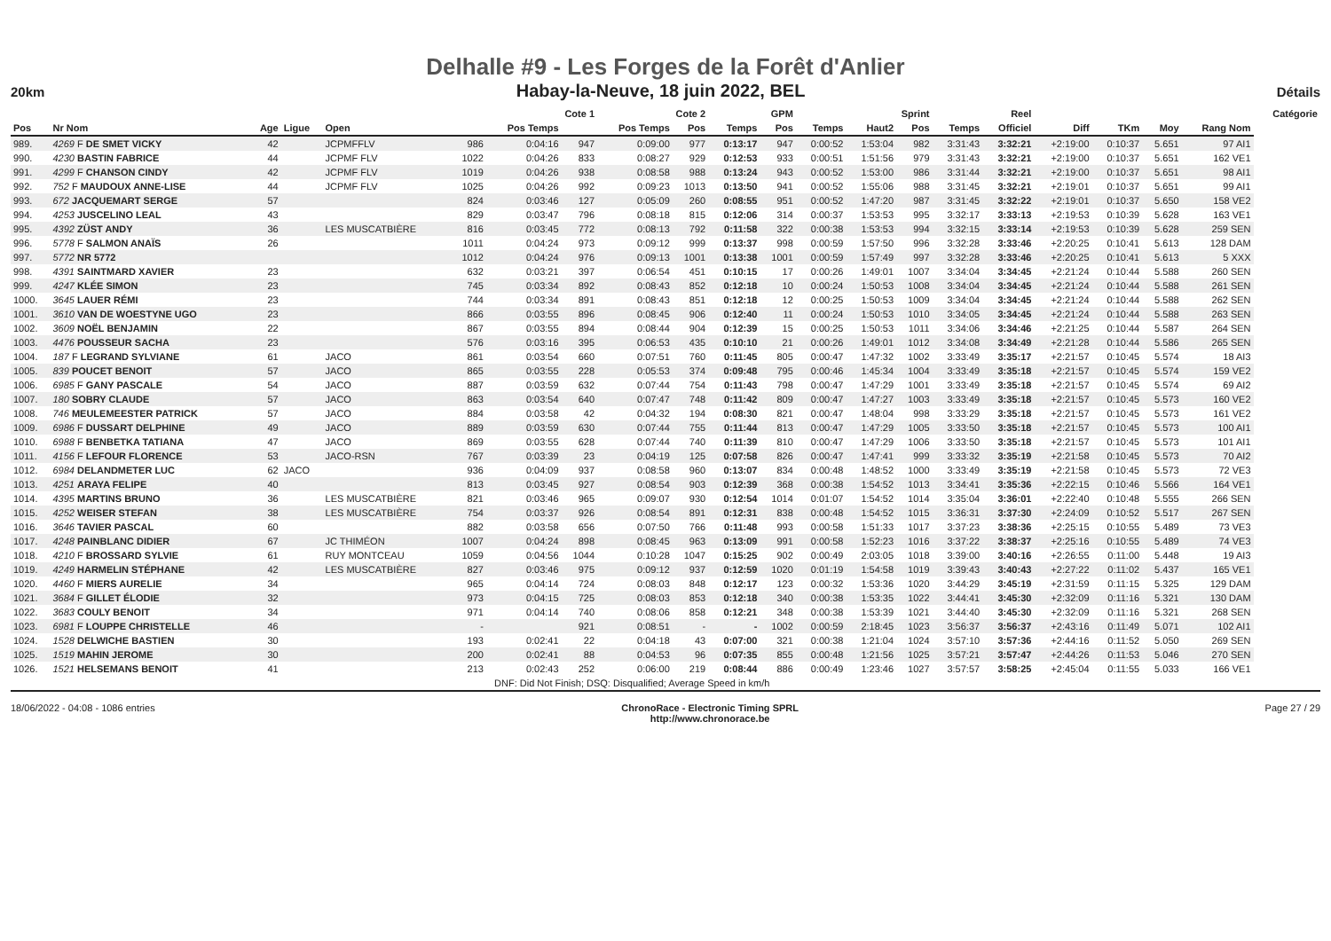Delhalle #9 - Les Forges de la Forêt d'Anlier
20km
Habay-la-Neuve, 18 juin 2022, BEL
Détails
| | | | | | | Cote 1 | | Cote 2 | | GPM | | Sprint | | | Reel | | | | | | Catégorie |
| --- | --- | --- | --- | --- | --- | --- | --- | --- | --- | --- | --- | --- | --- | --- | --- | --- | --- | --- | --- | --- | --- |
| Pos | Nr Nom | Age | Ligue | Open | | Pos Temps | | Pos Temps | Pos | Temps | Pos | Temps | Haut2 | Pos | Temps | Officiel | Diff | TKm | Moy | Rang Nom | |
| 989. | 4269 F DE SMET VICKY | 42 | | JCPMFFLV | 986 | 0:04:16 | 947 | 0:09:00 | 977 | 0:13:17 | 947 | 0:00:52 | 1:53:04 | 982 | 3:31:43 | 3:32:21 | +2:19:00 | 0:10:37 | 5.651 | 97 AI1 | |
| 990. | 4230 BASTIN FABRICE | 44 | | JCPMF FLV | 1022 | 0:04:26 | 833 | 0:08:27 | 929 | 0:12:53 | 933 | 0:00:51 | 1:51:56 | 979 | 3:31:43 | 3:32:21 | +2:19:00 | 0:10:37 | 5.651 | 162 VE1 | |
| 991. | 4299 F CHANSON CINDY | 42 | | JCPMF FLV | 1019 | 0:04:26 | 938 | 0:08:58 | 988 | 0:13:24 | 943 | 0:00:52 | 1:53:00 | 986 | 3:31:44 | 3:32:21 | +2:19:00 | 0:10:37 | 5.651 | 98 AI1 | |
| 992. | 752 F MAUDOUX ANNE-LISE | 44 | | JCPMF FLV | 1025 | 0:04:26 | 992 | 0:09:23 | 1013 | 0:13:50 | 941 | 0:00:52 | 1:55:06 | 988 | 3:31:45 | 3:32:21 | +2:19:01 | 0:10:37 | 5.651 | 99 AI1 | |
| 993. | 672 JACQUEMART SERGE | 57 | | | 824 | 0:03:46 | 127 | 0:05:09 | 260 | 0:08:55 | 951 | 0:00:52 | 1:47:20 | 987 | 3:31:45 | 3:32:22 | +2:19:01 | 0:10:37 | 5.650 | 158 VE2 | |
| 994. | 4253 JUSCELINO LEAL | 43 | | | 829 | 0:03:47 | 796 | 0:08:18 | 815 | 0:12:06 | 314 | 0:00:37 | 1:53:53 | 995 | 3:32:17 | 3:33:13 | +2:19:53 | 0:10:39 | 5.628 | 163 VE1 | |
| 995. | 4392 ZÜST ANDY | 36 | | LES MUSCATBIÈRE | 816 | 0:03:45 | 772 | 0:08:13 | 792 | 0:11:58 | 322 | 0:00:38 | 1:53:53 | 994 | 3:32:15 | 3:33:14 | +2:19:53 | 0:10:39 | 5.628 | 259 SEN | |
| 996. | 5778 F SALMON ANAÏS | 26 | | | 1011 | 0:04:24 | 973 | 0:09:12 | 999 | 0:13:37 | 998 | 0:00:59 | 1:57:50 | 996 | 3:32:28 | 3:33:46 | +2:20:25 | 0:10:41 | 5.613 | 128 DAM | |
| 997. | 5772 NR 5772 | | | | 1012 | 0:04:24 | 976 | 0:09:13 | 1001 | 0:13:38 | 1001 | 0:00:59 | 1:57:49 | 997 | 3:32:28 | 3:33:46 | +2:20:25 | 0:10:41 | 5.613 | 5 XXX | |
| 998. | 4391 SAINTMARD XAVIER | 23 | | | 632 | 0:03:21 | 397 | 0:06:54 | 451 | 0:10:15 | 17 | 0:00:26 | 1:49:01 | 1007 | 3:34:04 | 3:34:45 | +2:21:24 | 0:10:44 | 5.588 | 260 SEN | |
| 999. | 4247 KLÉE SIMON | 23 | | | 745 | 0:03:34 | 892 | 0:08:43 | 852 | 0:12:18 | 10 | 0:00:24 | 1:50:53 | 1008 | 3:34:04 | 3:34:45 | +2:21:24 | 0:10:44 | 5.588 | 261 SEN | |
| 1000. | 3645 LAUER RÉMI | 23 | | | 744 | 0:03:34 | 891 | 0:08:43 | 851 | 0:12:18 | 12 | 0:00:25 | 1:50:53 | 1009 | 3:34:04 | 3:34:45 | +2:21:24 | 0:10:44 | 5.588 | 262 SEN | |
| 1001. | 3610 VAN DE WOESTYNE UGO | 23 | | | 866 | 0:03:55 | 896 | 0:08:45 | 906 | 0:12:40 | 11 | 0:00:24 | 1:50:53 | 1010 | 3:34:05 | 3:34:45 | +2:21:24 | 0:10:44 | 5.588 | 263 SEN | |
| 1002. | 3609 NOËL BENJAMIN | 22 | | | 867 | 0:03:55 | 894 | 0:08:44 | 904 | 0:12:39 | 15 | 0:00:25 | 1:50:53 | 1011 | 3:34:06 | 3:34:46 | +2:21:25 | 0:10:44 | 5.587 | 264 SEN | |
| 1003. | 4476 POUSSEUR SACHA | 23 | | | 576 | 0:03:16 | 395 | 0:06:53 | 435 | 0:10:10 | 21 | 0:00:26 | 1:49:01 | 1012 | 3:34:08 | 3:34:49 | +2:21:28 | 0:10:44 | 5.586 | 265 SEN | |
| 1004. | 187 F LEGRAND SYLVIANE | 61 | | JACO | 861 | 0:03:54 | 660 | 0:07:51 | 760 | 0:11:45 | 805 | 0:00:47 | 1:47:32 | 1002 | 3:33:49 | 3:35:17 | +2:21:57 | 0:10:45 | 5.574 | 18 AI3 | |
| 1005. | 839 POUCET BENOIT | 57 | | JACO | 865 | 0:03:55 | 228 | 0:05:53 | 374 | 0:09:48 | 795 | 0:00:46 | 1:45:34 | 1004 | 3:33:49 | 3:35:18 | +2:21:57 | 0:10:45 | 5.574 | 159 VE2 | |
| 1006. | 6985 F GANY PASCALE | 54 | | JACO | 887 | 0:03:59 | 632 | 0:07:44 | 754 | 0:11:43 | 798 | 0:00:47 | 1:47:29 | 1001 | 3:33:49 | 3:35:18 | +2:21:57 | 0:10:45 | 5.574 | 69 AI2 | |
| 1007. | 180 SOBRY CLAUDE | 57 | | JACO | 863 | 0:03:54 | 640 | 0:07:47 | 748 | 0:11:42 | 809 | 0:00:47 | 1:47:27 | 1003 | 3:33:49 | 3:35:18 | +2:21:57 | 0:10:45 | 5.573 | 160 VE2 | |
| 1008. | 746 MEULEMEESTER PATRICK | 57 | | JACO | 884 | 0:03:58 | 42 | 0:04:32 | 194 | 0:08:30 | 821 | 0:00:47 | 1:48:04 | 998 | 3:33:29 | 3:35:18 | +2:21:57 | 0:10:45 | 5.573 | 161 VE2 | |
| 1009. | 6986 F DUSSART DELPHINE | 49 | | JACO | 889 | 0:03:59 | 630 | 0:07:44 | 755 | 0:11:44 | 813 | 0:00:47 | 1:47:29 | 1005 | 3:33:50 | 3:35:18 | +2:21:57 | 0:10:45 | 5.573 | 100 AI1 | |
| 1010. | 6988 F BENBETKA TATIANA | 47 | | JACO | 869 | 0:03:55 | 628 | 0:07:44 | 740 | 0:11:39 | 810 | 0:00:47 | 1:47:29 | 1006 | 3:33:50 | 3:35:18 | +2:21:57 | 0:10:45 | 5.573 | 101 AI1 | |
| 1011. | 4156 F LEFOUR FLORENCE | 53 | | JACO-RSN | 767 | 0:03:39 | 23 | 0:04:19 | 125 | 0:07:58 | 826 | 0:00:47 | 1:47:41 | 999 | 3:33:32 | 3:35:19 | +2:21:58 | 0:10:45 | 5.573 | 70 AI2 | |
| 1012. | 6984 DELANDMETER LUC | 62 | JACO | | 936 | 0:04:09 | 937 | 0:08:58 | 960 | 0:13:07 | 834 | 0:00:48 | 1:48:52 | 1000 | 3:33:49 | 3:35:19 | +2:21:58 | 0:10:45 | 5.573 | 72 VE3 | |
| 1013. | 4251 ARAYA FELIPE | 40 | | | 813 | 0:03:45 | 927 | 0:08:54 | 903 | 0:12:39 | 368 | 0:00:38 | 1:54:52 | 1013 | 3:34:41 | 3:35:36 | +2:22:15 | 0:10:46 | 5.566 | 164 VE1 | |
| 1014. | 4395 MARTINS BRUNO | 36 | | LES MUSCATBIÈRE | 821 | 0:03:46 | 965 | 0:09:07 | 930 | 0:12:54 | 1014 | 0:01:07 | 1:54:52 | 1014 | 3:35:04 | 3:36:01 | +2:22:40 | 0:10:48 | 5.555 | 266 SEN | |
| 1015. | 4252 WEISER STEFAN | 38 | | LES MUSCATBIÈRE | 754 | 0:03:37 | 926 | 0:08:54 | 891 | 0:12:31 | 838 | 0:00:48 | 1:54:52 | 1015 | 3:36:31 | 3:37:30 | +2:24:09 | 0:10:52 | 5.517 | 267 SEN | |
| 1016. | 3646 TAVIER PASCAL | 60 | | | 882 | 0:03:58 | 656 | 0:07:50 | 766 | 0:11:48 | 993 | 0:00:58 | 1:51:33 | 1017 | 3:37:23 | 3:38:36 | +2:25:15 | 0:10:55 | 5.489 | 73 VE3 | |
| 1017. | 4248 PAINBLANC DIDIER | 67 | | JC THIMÉON | 1007 | 0:04:24 | 898 | 0:08:45 | 963 | 0:13:09 | 991 | 0:00:58 | 1:52:23 | 1016 | 3:37:22 | 3:38:37 | +2:25:16 | 0:10:55 | 5.489 | 74 VE3 | |
| 1018. | 4210 F BROSSARD SYLVIE | 61 | | RUY MONTCEAU | 1059 | 0:04:56 | 1044 | 0:10:28 | 1047 | 0:15:25 | 902 | 0:00:49 | 2:03:05 | 1018 | 3:39:00 | 3:40:16 | +2:26:55 | 0:11:00 | 5.448 | 19 AI3 | |
| 1019. | 4249 HARMELIN STÉPHANE | 42 | | LES MUSCATBIÈRE | 827 | 0:03:46 | 975 | 0:09:12 | 937 | 0:12:59 | 1020 | 0:01:19 | 1:54:58 | 1019 | 3:39:43 | 3:40:43 | +2:27:22 | 0:11:02 | 5.437 | 165 VE1 | |
| 1020. | 4460 F MIERS AURELIE | 34 | | | 965 | 0:04:14 | 724 | 0:08:03 | 848 | 0:12:17 | 123 | 0:00:32 | 1:53:36 | 1020 | 3:44:29 | 3:45:19 | +2:31:59 | 0:11:15 | 5.325 | 129 DAM | |
| 1021. | 3684 F GILLET ÉLODIE | 32 | | | 973 | 0:04:15 | 725 | 0:08:03 | 853 | 0:12:18 | 340 | 0:00:38 | 1:53:35 | 1022 | 3:44:41 | 3:45:30 | +2:32:09 | 0:11:16 | 5.321 | 130 DAM | |
| 1022. | 3683 COULY BENOIT | 34 | | | 971 | 0:04:14 | 740 | 0:08:06 | 858 | 0:12:21 | 348 | 0:00:38 | 1:53:39 | 1021 | 3:44:40 | 3:45:30 | +2:32:09 | 0:11:16 | 5.321 | 268 SEN | |
| 1023. | 6981 F LOUPPE CHRISTELLE | 46 | | | - | | 921 | 0:08:51 | - | - | 1002 | 0:00:59 | 2:18:45 | 1023 | 3:56:37 | 3:56:37 | +2:43:16 | 0:11:49 | 5.071 | 102 AI1 | |
| 1024. | 1528 DELWICHE BASTIEN | 30 | | | 193 | 0:02:41 | 22 | 0:04:18 | 43 | 0:07:00 | 321 | 0:00:38 | 1:21:04 | 1024 | 3:57:10 | 3:57:36 | +2:44:16 | 0:11:52 | 5.050 | 269 SEN | |
| 1025. | 1519 MAHIN JEROME | 30 | | | 200 | 0:02:41 | 88 | 0:04:53 | 96 | 0:07:35 | 855 | 0:00:48 | 1:21:56 | 1025 | 3:57:21 | 3:57:47 | +2:44:26 | 0:11:53 | 5.046 | 270 SEN | |
| 1026. | 1521 HELSEMANS BENOIT | 41 | | | 213 | 0:02:43 | 252 | 0:06:00 | 219 | 0:08:44 | 886 | 0:00:49 | 1:23:46 | 1027 | 3:57:57 | 3:58:25 | +2:45:04 | 0:11:55 | 5.033 | 166 VE1 | |
| DNF: Did Not Finish; DSQ: Disqualified; Average Speed in km/h | | | | | | | | | | | | | | | | | | | | | |
18/06/2022 - 04:08 - 1086 entries
ChronoRace - Electronic Timing SPRL
http://www.chronorace.be
Page 27 / 29